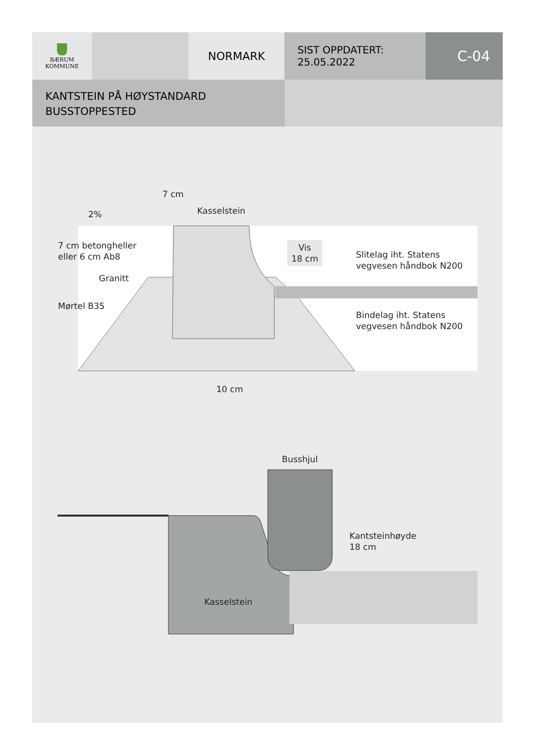BÆRUM
KOMMUNE
NORMARK
SIST OPPDATERT:
25.05.2022
C-04
KANTSTEIN PÅ HØYSTANDARD
BUSSTOPPESTED
7 cm
Kasselstein
2%
7 cm betongheller
eller 6 cm Ab8
Granitt
Mørtel B35
Vis
18 cm
Slitelag iht. Statens
vegvesen håndbok N200
Bindelag iht. Statens
vegvesen håndbok N200
10 cm
Busshjul
Kantsteinhøyde
18 cm
Kasselstein